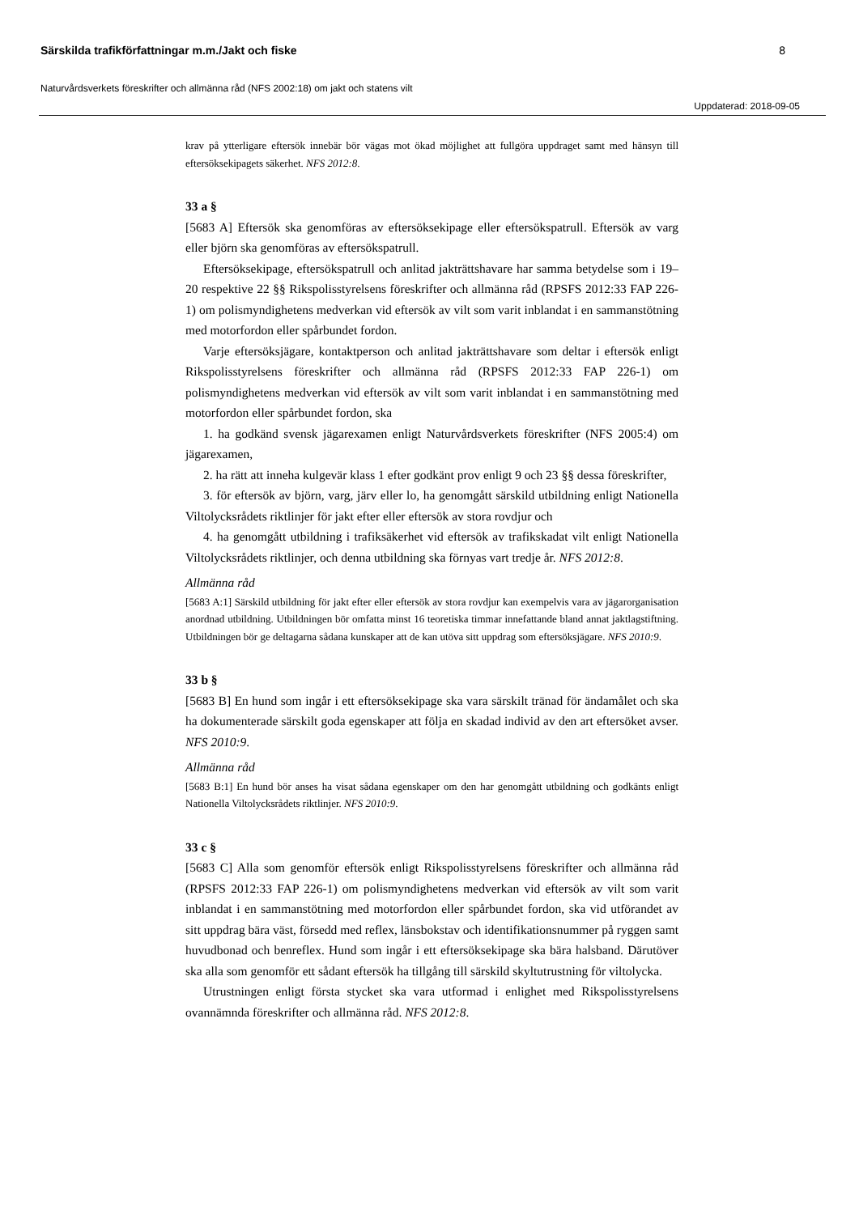Särskilda trafikförfattningar m.m./Jakt och fiske 8
Naturvårdsverkets föreskrifter och allmänna råd (NFS 2002:18) om jakt och statens vilt
Uppdaterad: 2018-09-05
krav på ytterligare eftersök innebär bör vägas mot ökad möjlighet att fullgöra uppdraget samt med hänsyn till eftersöksekipagets säkerhet. NFS 2012:8.
33 a §
[5683 A] Eftersök ska genomföras av eftersöksekipage eller eftersökspatrull. Eftersök av varg eller björn ska genomföras av eftersökspatrull.
Eftersöksekipage, eftersökspatrull och anlitad jakträttshavare har samma betydelse som i 19–20 respektive 22 §§ Rikspolisstyrelsens föreskrifter och allmänna råd (RPSFS 2012:33 FAP 226-1) om polismyndighetens medverkan vid eftersök av vilt som varit inblandat i en sammanstötning med motorfordon eller spårbundet fordon.
Varje eftersöksjägare, kontaktperson och anlitad jakträttshavare som deltar i eftersök enligt Rikspolisstyrelsens föreskrifter och allmänna råd (RPSFS 2012:33 FAP 226-1) om polismyndighetens medverkan vid eftersök av vilt som varit inblandat i en sammanstötning med motorfordon eller spårbundet fordon, ska
1. ha godkänd svensk jägarexamen enligt Naturvårdsverkets föreskrifter (NFS 2005:4) om jägarexamen,
2. ha rätt att inneha kulgevär klass 1 efter godkänt prov enligt 9 och 23 §§ dessa föreskrifter,
3. för eftersök av björn, varg, järv eller lo, ha genomgått särskild utbildning enligt Nationella Viltolycksrådets riktlinjer för jakt efter eller eftersök av stora rovdjur och
4. ha genomgått utbildning i trafiksäkerhet vid eftersök av trafikskadat vilt enligt Nationella Viltolycksrådets riktlinjer, och denna utbildning ska förnyas vart tredje år. NFS 2012:8.
Allmänna råd
[5683 A:1] Särskild utbildning för jakt efter eller eftersök av stora rovdjur kan exempelvis vara av jägarorganisation anordnad utbildning. Utbildningen bör omfatta minst 16 teoretiska timmar innefattande bland annat jaktlagstiftning. Utbildningen bör ge deltagarna sådana kunskaper att de kan utöva sitt uppdrag som eftersöksjägare. NFS 2010:9.
33 b §
[5683 B] En hund som ingår i ett eftersöksekipage ska vara särskilt tränad för ändamålet och ska ha dokumenterade särskilt goda egenskaper att följa en skadad individ av den art eftersöket avser. NFS 2010:9.
Allmänna råd
[5683 B:1] En hund bör anses ha visat sådana egenskaper om den har genomgått utbildning och godkänts enligt Nationella Viltolycksrådets riktlinjer. NFS 2010:9.
33 c §
[5683 C] Alla som genomför eftersök enligt Rikspolisstyrelsens föreskrifter och allmänna råd (RPSFS 2012:33 FAP 226-1) om polismyndighetens medverkan vid eftersök av vilt som varit inblandat i en sammanstötning med motorfordon eller spårbundet fordon, ska vid utförandet av sitt uppdrag bära väst, försedd med reflex, länsbokstav och identifikationsnummer på ryggen samt huvudbonad och benreflex. Hund som ingår i ett eftersöksekipage ska bära halsband. Därutöver ska alla som genomför ett sådant eftersök ha tillgång till särskild skyltutrustning för viltolycka.
Utrustningen enligt första stycket ska vara utformad i enlighet med Rikspolisstyrelsens ovannämnda föreskrifter och allmänna råd. NFS 2012:8.